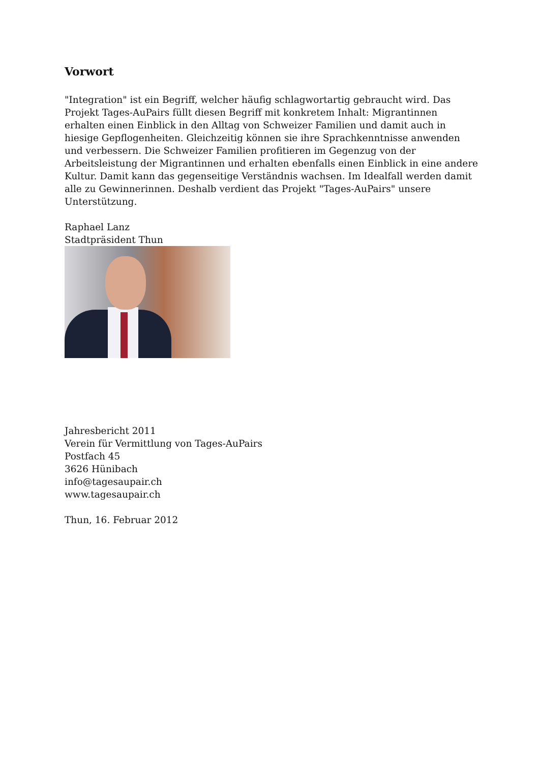Vorwort
"Integration" ist ein Begriff, welcher häufig schlagwortartig gebraucht wird. Das Projekt Tages-AuPairs füllt diesen Begriff mit konkretem Inhalt: Migrantinnen erhalten einen Einblick in den Alltag von Schweizer Familien und damit auch in hiesige Gepflogenheiten. Gleichzeitig können sie ihre Sprachkenntnisse anwenden und verbessern. Die Schweizer Familien profitieren im Gegenzug von der Arbeitsleistung der Migrantinnen und erhalten ebenfalls einen Einblick in eine andere Kultur. Damit kann das gegenseitige Verständnis wachsen. Im Idealfall werden damit alle zu Gewinnerinnen. Deshalb verdient das Projekt "Tages-AuPairs" unsere Unterstützung.
Raphael Lanz
Stadtpräsident Thun
Jahresbericht 2011
Verein für Vermittlung von Tages-AuPairs
Postfach 45
3626 Hünibach
info@tagesaupair.ch
www.tagesaupair.ch
Thun, 16. Februar 2012